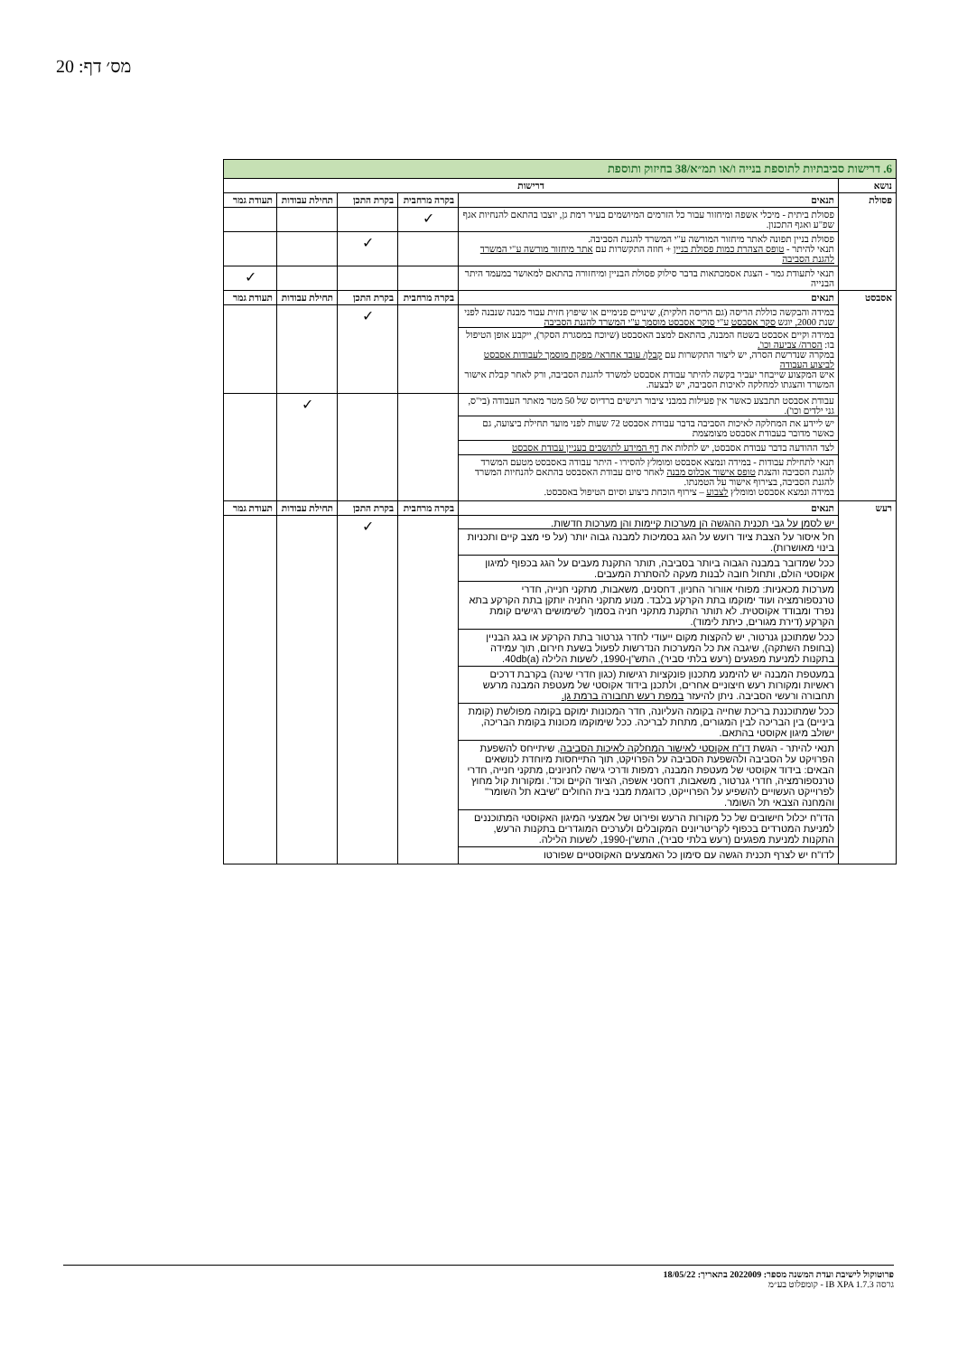מס׳ דף: 20
| 6. דרישות סביבתיות לתוספת בנייה ו/או תמ״א/38 בחיזוק ותוספת | | | | | |
| נושא | דרישות | | | | |
| פסולת | תנאים | בקרה מרחבית | בקרת התכן | תחילת עבודות | תעודת גמר |
| | פסולת ביתית - מיכלי אשפה ומיחזור עבור כל הזרמים המיושמים בעיר רמת גן, יוצבו בהתאם להנחיות אגף שפ"ע ואגף התכנון. | ✓ | | | |
| | פסולת בניין תפונה לאתר מיחזור המורשה ע"י המשרד להגנת הסביבה. תנאי להיתר - טופס הצהרת כמות פסולת בניין + חוזה התקשרות עם אתר מיחזור מורשה ע"י המשרד להגנת הסביבה | | ✓ | | |
| | תנאי לתעודת גמר - הצגת אסמכתאות בדבר סילוק פסולת הבניין ומיחזורה בהתאם למאושר במעמד היתר הבנייה | | | | ✓ |
| אסבסט | תנאים | בקרה מרחבית | בקרת התכן | תחילת עבודות | תעודת גמר |
| | במידה והבקשה כוללת הריסה (גם הריסה חלקית), שינויים פנימיים או שיפוץ חזית עבור מבנה שנבנה לפני שנת 2000, יוגש סקר אסבסט ע"י סוקר אסבסט מוסמך ע"י המשרד להגנת הסביבה במידה וקיים אסבסט בשטח המבנה, בהתאם למצב האסבסט (שיוכח במסגרת הסקר), ייקבע אופן הטיפול בו: הסרה/ צביעה וכו'. במקרה שנדרשת הסרה, יש ליצור התקשרות עם קבלן/ עובד אחראי/ מפקח מוסמך לעבודות אסבסט לביצוע העבודה איש המקצוע שייבחר יעביר בקשה להיתר עבודת אסבסט למשרד להגנת הסביבה, ורק לאחר קבלת אישור המשרד והצגתו למחלקה לאיכות הסביבה, יש לבצעה. | | ✓ | | |
| | עבודת אסבסט תתבצע כאשר אין פעילות במבני ציבור רגישים ברדיוס של 50 מטר מאתר העבודה (בי"ס, גני ילדים וכו'). יש ליידע את המחלקה לאיכות הסביבה בדבר עבודת אסבסט 72 שעות לפני מועד תחילת ביצועה, גם כאשר מדובר בעבודת אסבסט מצומצמת לצד ההודעה בדבר עבודת אסבסט, יש לתלות את דף המידע לתושבים בעניין עבודת אסבסט תנאי לתחילת עבודות - במידה ונמצא אסבסט ומומלץ להסירו - היתר עבודה באסבסט מטעם המשרד להגנת הסביבה והצגת טופס אישור אכלוס מבנה לאחר סיום עבודת האסבסט בהתאם להנחיות המשרד להגנת הסביבה, בצירוף אישור על הטמנתו. במידה ונמצא אסבסט ומומלץ לצבוע – צירוף הוכחת ביצוע וסיום הטיפול באסבסט. | | | ✓ | |
| רעש | תנאים | בקרה מרחבית | בקרת התכן | תחילת עבודות | תעודת גמר |
| | יש לסמן על גבי תכנית ההגשה הן מערכות קיימות והן מערכות חדשות. חל איסור על הצבת ציוד רועש על הגג בסמיכות למבנה גבוה יותר (על פי מצב קיים ותכניות בינוי מאושרות). ככל שמדובר במבנה הגבוה ביותר בסביבה, תותר התקנת מעבים על הגג בכפוף למיגון אקוסטי הולם, ותחול חובה לבנות מעקה להסתרת המעבים. מערכות מכאניות: מפוחי אוורור החניון, דחסנים, משאבות, מתקני חנייה, חדרי טרנספורמציה ועוד ימוקמו בתת הקרקע בלבד. מנוע מתקני החניה יותקן בתת הקרקע בתא נפרד ומבודד אקוסטית. לא תותר התקנת מתקני חניה בסמוך לשימושים רגישים קומת הקרקע (דירת מגורים, כיתת לימוד). ככל שמתוכנן גנרטור, יש להקצות מקום ייעודי לחדר גנרטור בתת הקרקע או בגג הבניין (בחופת השתקה), שיגבה את כל המערכות הנדרשות לפעול בשעת חירום, תוך עמידה בתקנות למניעת מפגעים (רעש בלתי סביר), התש"ן-1990, לשעות הלילה 40db(a). במעטפת המבנה יש להימנע מתכנון פונקציות רגישות (כגון חדרי שינה) בקרבת דרכים ראשיות ומקורות רעש חיצוניים אחרים, ולתכנן בידוד אקוסטי של מעטפת המבנה מרעש תחבורה ורעשי הסביבה. ניתן להיעזר במפת רעש תחבורה ברמת גן. ככל שמתוכננת בריכת שחייה בקומה העליונה, חדר המכונות ימוקם בקומה מפולשת (קומת ביניים) בין הבריכה לבין המגורים, מתחת לבריכה. ככל שימוקמו מכונות בקומת הבריכה, ישולב מיגון אקוסטי בהתאם. תנאי להיתר - הגשת דו"ח אקוסטי לאישור המחלקה לאיכות הסביבה , שיתייחס להשפעת הפרויקט על הסביבה ולהשפעת הסביבה על הפרויקט, תוך התייחסות מיוחדת לנושאים הבאים: בידוד אקוסטי של מעטפת המבנה, רמפות ודרכי גישה לחניונים, מתקני חנייה, חדרי טרנספורמציה, חדרי גנרטור, משאבות, דחסני אשפה, הציוד הקיים וכד'. ומקורות קול מחוץ לפרוייקט העשויים להשפיע על הפרוייקט, כדוגמת מבני בית החולים "שיבא תל השומר" והמחנה הצבאי תל השומר. הדו"ח יכלול חישובים של כל מקורות הרעש ופירוט של אמצעי המיגון האקוסטי המתוכננים למניעת המטרדים בכפוף לקריטריונים המקובלים ולערכים המוגדרים בתקנות הרעש, התקנות למניעת מפגעים (רעש בלתי סביר), התש"ן-1990, לשעות הלילה. לדו"ח יש לצרף תכנית הגשה עם סימון כל האמצעים האקוסטיים שפורטו | | ✓ | | |
פרוטוקול לישיבת ועדת המשנה מספר: 2022009 בתאריך: 18/05/22
גרסה IB XPA 1.7.3 - קומפלוט בע״מ